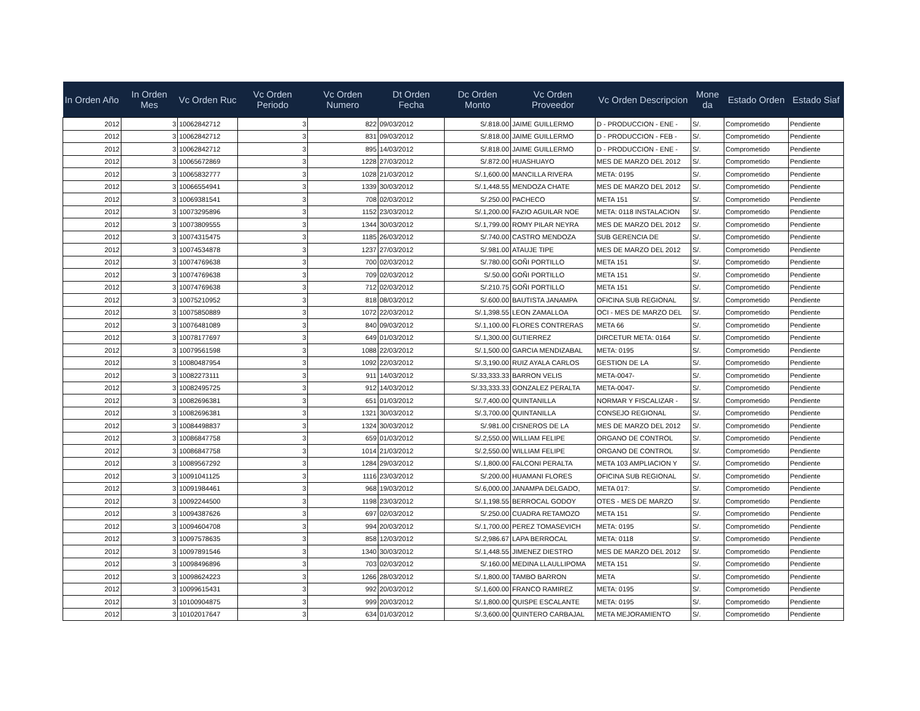| In Orden Año | In Orden Mes | Vc Orden Ruc | Vc Orden Periodo | Vc Orden Numero | Dt Orden Fecha | Dc Orden Monto | Vc Orden Proveedor | Vc Orden Descripcion | Mone da | Estado Orden | Estado Siaf |
| --- | --- | --- | --- | --- | --- | --- | --- | --- | --- | --- | --- |
| 2012 | 3 | 10062842712 | 3 | 822 | 09/03/2012 | S/.818.00 | JAIME GUILLERMO | D - PRODUCCION - ENE - | S/. | Comprometido | Pendiente |
| 2012 | 3 | 10062842712 | 3 | 831 | 09/03/2012 | S/.818.00 | JAIME GUILLERMO | D - PRODUCCION - FEB - | S/. | Comprometido | Pendiente |
| 2012 | 3 | 10062842712 | 3 | 895 | 14/03/2012 | S/.818.00 | JAIME GUILLERMO | D - PRODUCCION - ENE - | S/. | Comprometido | Pendiente |
| 2012 | 3 | 10065672869 | 3 | 1228 | 27/03/2012 | S/.872.00 | HUASHUAYO | MES DE MARZO DEL 2012 | S/. | Comprometido | Pendiente |
| 2012 | 3 | 10065832777 | 3 | 1028 | 21/03/2012 | S/.1,600.00 | MANCILLA RIVERA | META: 0195 | S/. | Comprometido | Pendiente |
| 2012 | 3 | 10066554941 | 3 | 1339 | 30/03/2012 | S/.1,448.55 | MENDOZA CHATE | MES DE MARZO DEL 2012 | S/. | Comprometido | Pendiente |
| 2012 | 3 | 10069381541 | 3 | 708 | 02/03/2012 | S/.250.00 | PACHECO | META 151 | S/. | Comprometido | Pendiente |
| 2012 | 3 | 10073295896 | 3 | 1152 | 23/03/2012 | S/.1,200.00 | FAZIO AGUILAR NOE | META: 0118 INSTALACION | S/. | Comprometido | Pendiente |
| 2012 | 3 | 10073809555 | 3 | 1344 | 30/03/2012 | S/.1,799.00 | ROMY PILAR NEYRA | MES DE MARZO DEL 2012 | S/. | Comprometido | Pendiente |
| 2012 | 3 | 10074315475 | 3 | 1185 | 26/03/2012 | S/.740.00 | CASTRO MENDOZA | SUB GERENCIA DE | S/. | Comprometido | Pendiente |
| 2012 | 3 | 10074534878 | 3 | 1237 | 27/03/2012 | S/.981.00 | ATAUJE TIPE | MES DE MARZO DEL 2012 | S/. | Comprometido | Pendiente |
| 2012 | 3 | 10074769638 | 3 | 700 | 02/03/2012 | S/.780.00 | GOÑI PORTILLO | META 151 | S/. | Comprometido | Pendiente |
| 2012 | 3 | 10074769638 | 3 | 709 | 02/03/2012 | S/.50.00 | GOÑI PORTILLO | META 151 | S/. | Comprometido | Pendiente |
| 2012 | 3 | 10074769638 | 3 | 712 | 02/03/2012 | S/.210.75 | GOÑI PORTILLO | META 151 | S/. | Comprometido | Pendiente |
| 2012 | 3 | 10075210952 | 3 | 818 | 08/03/2012 | S/.600.00 | BAUTISTA JANAMPA | OFICINA SUB REGIONAL | S/. | Comprometido | Pendiente |
| 2012 | 3 | 10075850889 | 3 | 1072 | 22/03/2012 | S/.1,398.55 | LEON ZAMALLOA | OCI - MES DE MARZO DEL | S/. | Comprometido | Pendiente |
| 2012 | 3 | 10076481089 | 3 | 840 | 09/03/2012 | S/.1,100.00 | FLORES CONTRERAS | META 66 | S/. | Comprometido | Pendiente |
| 2012 | 3 | 10078177697 | 3 | 649 | 01/03/2012 | S/.1,300.00 | GUTIERREZ | DIRCETUR META: 0164 | S/. | Comprometido | Pendiente |
| 2012 | 3 | 10079561598 | 3 | 1088 | 22/03/2012 | S/.1,500.00 | GARCIA MENDIZABAL | META: 0195 | S/. | Comprometido | Pendiente |
| 2012 | 3 | 10080487954 | 3 | 1092 | 22/03/2012 | S/.3,190.00 | RUIZ AYALA CARLOS | GESTION DE LA | S/. | Comprometido | Pendiente |
| 2012 | 3 | 10082273111 | 3 | 911 | 14/03/2012 | S/.33,333.33 | BARRON VELIS | META-0047- | S/. | Comprometido | Pendiente |
| 2012 | 3 | 10082495725 | 3 | 912 | 14/03/2012 | S/.33,333.33 | GONZALEZ PERALTA | META-0047- | S/. | Comprometido | Pendiente |
| 2012 | 3 | 10082696381 | 3 | 651 | 01/03/2012 | S/.7,400.00 | QUINTANILLA | NORMAR Y FISCALIZAR - | S/. | Comprometido | Pendiente |
| 2012 | 3 | 10082696381 | 3 | 1321 | 30/03/2012 | S/.3,700.00 | QUINTANILLA | CONSEJO REGIONAL | S/. | Comprometido | Pendiente |
| 2012 | 3 | 10084498837 | 3 | 1324 | 30/03/2012 | S/.981.00 | CISNEROS DE LA | MES DE MARZO DEL 2012 | S/. | Comprometido | Pendiente |
| 2012 | 3 | 10086847758 | 3 | 659 | 01/03/2012 | S/.2,550.00 | WILLIAM FELIPE | ORGANO DE CONTROL | S/. | Comprometido | Pendiente |
| 2012 | 3 | 10086847758 | 3 | 1014 | 21/03/2012 | S/.2,550.00 | WILLIAM FELIPE | ORGANO DE CONTROL | S/. | Comprometido | Pendiente |
| 2012 | 3 | 10089567292 | 3 | 1284 | 29/03/2012 | S/.1,800.00 | FALCONI PERALTA | META 103 AMPLIACION Y | S/. | Comprometido | Pendiente |
| 2012 | 3 | 10091041125 | 3 | 1116 | 23/03/2012 | S/.200.00 | HUAMANI FLORES | OFICINA SUB REGIONAL | S/. | Comprometido | Pendiente |
| 2012 | 3 | 10091984461 | 3 | 968 | 19/03/2012 | S/.6,000.00 | JANAMPA DELGADO, | META 017: | S/. | Comprometido | Pendiente |
| 2012 | 3 | 10092244500 | 3 | 1198 | 23/03/2012 | S/.1,198.55 | BERROCAL GODOY | OTES - MES DE MARZO | S/. | Comprometido | Pendiente |
| 2012 | 3 | 10094387626 | 3 | 697 | 02/03/2012 | S/.250.00 | CUADRA RETAMOZO | META 151 | S/. | Comprometido | Pendiente |
| 2012 | 3 | 10094604708 | 3 | 994 | 20/03/2012 | S/.1,700.00 | PEREZ TOMASEVICH | META: 0195 | S/. | Comprometido | Pendiente |
| 2012 | 3 | 10097578635 | 3 | 858 | 12/03/2012 | S/.2,986.67 | LAPA BERROCAL | META: 0118 | S/. | Comprometido | Pendiente |
| 2012 | 3 | 10097891546 | 3 | 1340 | 30/03/2012 | S/.1,448.55 | JIMENEZ DIESTRO | MES DE MARZO DEL 2012 | S/. | Comprometido | Pendiente |
| 2012 | 3 | 10098496896 | 3 | 703 | 02/03/2012 | S/.160.00 | MEDINA LLAULLIPOMA | META 151 | S/. | Comprometido | Pendiente |
| 2012 | 3 | 10098624223 | 3 | 1266 | 28/03/2012 | S/.1,800.00 | TAMBO BARRON | META | S/. | Comprometido | Pendiente |
| 2012 | 3 | 10099615431 | 3 | 992 | 20/03/2012 | S/.1,600.00 | FRANCO RAMIREZ | META: 0195 | S/. | Comprometido | Pendiente |
| 2012 | 3 | 10100904875 | 3 | 999 | 20/03/2012 | S/.1,800.00 | QUISPE ESCALANTE | META: 0195 | S/. | Comprometido | Pendiente |
| 2012 | 3 | 10102017647 | 3 | 634 | 01/03/2012 | S/.3,600.00 | QUINTERO CARBAJAL | META MEJORAMIENTO | S/. | Comprometido | Pendiente |